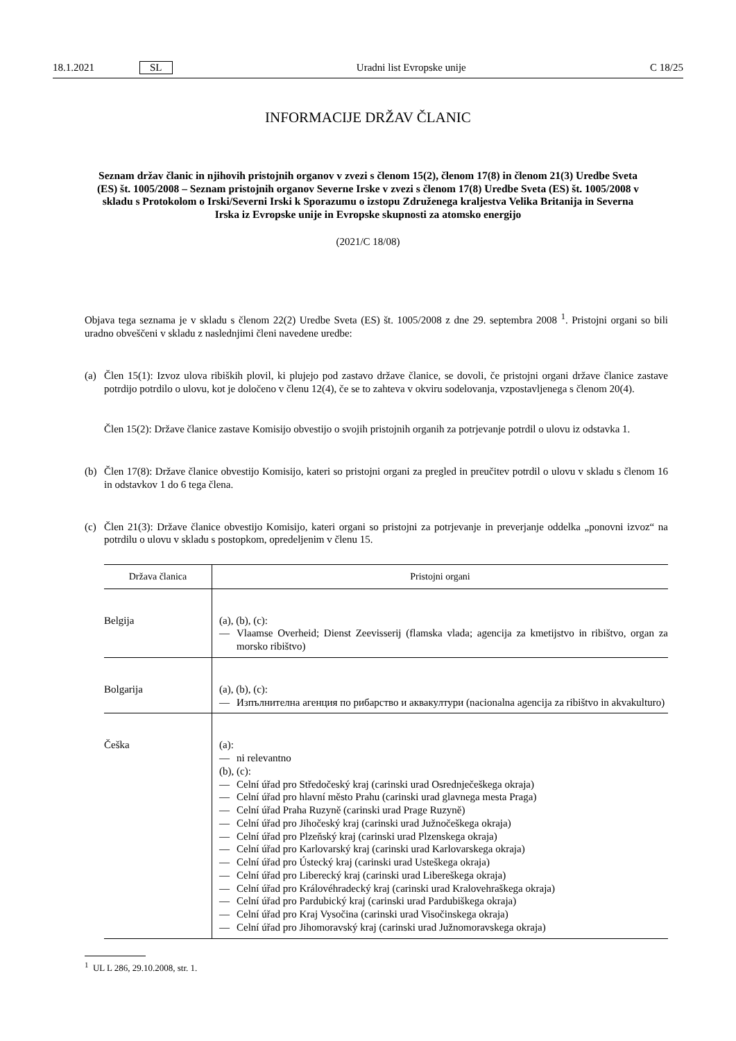18.1.2021 SL Uradni list Evropske unije C 18/25
INFORMACIJE DRŽAV ČLANIC
Seznam držav članic in njihovih pristojnih organov v zvezi s členom 15(2), členom 17(8) in členom 21(3) Uredbe Sveta (ES) št. 1005/2008 – Seznam pristojnih organov Severne Irske v zvezi s členom 17(8) Uredbe Sveta (ES) št. 1005/2008 v skladu s Protokolom o Irski/Severni Irski k Sporazumu o izstopu Združenega kraljestva Velika Britanija in Severna Irska iz Evropske unije in Evropske skupnosti za atomsko energijo
(2021/C 18/08)
Objava tega seznama je v skladu s členom 22(2) Uredbe Sveta (ES) št. 1005/2008 z dne 29. septembra 2008 <sup>1</sup>. Pristojni organi so bili uradno obveščeni v skladu z naslednjimi členi navedene uredbe:
(a) Člen 15(1): Izvoz ulova ribiških plovil, ki plujejo pod zastavo države članice, se dovoli, če pristojni organi države članice zastave potrdijo potrdilo o ulovu, kot je določeno v členu 12(4), če se to zahteva v okviru sodelovanja, vzpostavljenega s členom 20(4).
Člen 15(2): Države članice zastave Komisijo obvestijo o svojih pristojnih organih za potrjevanje potrdil o ulovu iz odstavka 1.
(b) Člen 17(8): Države članice obvestijo Komisijo, kateri so pristojni organi za pregled in preučitev potrdil o ulovu v skladu s členom 16 in odstavkov 1 do 6 tega člena.
(c) Člen 21(3): Države članice obvestijo Komisijo, kateri organi so pristojni za potrjevanje in preverjanje oddelka „ponovni izvoz“ na potrdilu o ulovu v skladu s postopkom, opredeljenim v členu 15.
| Država članica | Pristojni organi |
| --- | --- |
| Belgija | (a), (b), (c): — Vlaamse Overheid; Dienst Zeevisserij (flamska vlada; agencija za kmetijstvo in ribištvo, organ za morsko ribištvo) |
| Bolgarija | (a), (b), (c): — Изпълнителна агенция по рибарство и аквакултури (nacionalna agencija za ribištvo in akvakulturo) |
| Češka | (a): — ni relevantno (b), (c): — Celní úřad pro Středočeský kraj (carinski urad Osrednječeškega okraja) — Celní úřad pro hlavní město Prahu (carinski urad glavnega mesta Praga) — Celní úřad Praha Ruzyně (carinski urad Prage Ruzyně) — Celní úřad pro Jihočeský kraj (carinski urad Južnočeškega okraja) — Celní úřad pro Plzeňský kraj (carinski urad Plzenskega okraja) — Celní úřad pro Karlovarský kraj (carinski urad Karlovarskega okraja) — Celní úřad pro Ústecký kraj (carinski urad Usteškega okraja) — Celní úřad pro Liberecký kraj (carinski urad Libereškega okraja) — Celní úřad pro Královéhradecký kraj (carinski urad Kralovehraškega okraja) — Celní úřad pro Pardubický kraj (carinski urad Pardubiškega okraja) — Celní úřad pro Kraj Vysočina (carinski urad Visočinskega okraja) — Celní úřad pro Jihomoravský kraj (carinski urad Južnomoravskega okraja) |
<sup>1</sup> UL L 286, 29.10.2008, str. 1.